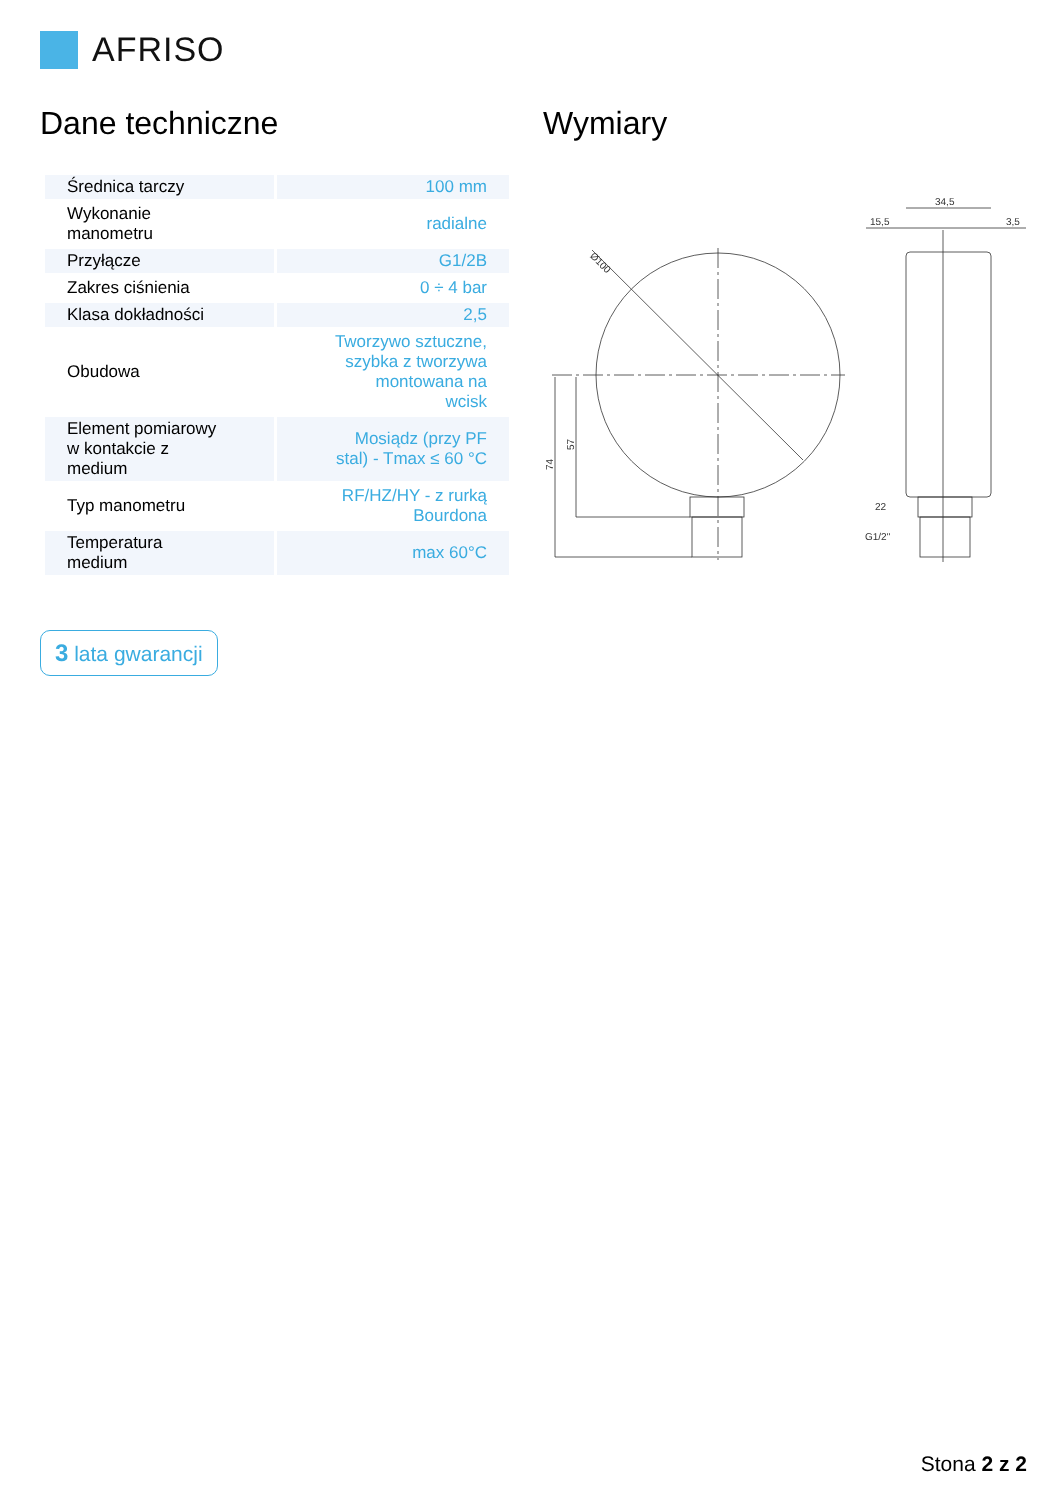AFRISO
Dane techniczne Wymiary
| Średnica tarczy | 100 mm |
| Wykonanie manometru | radialne |
| Przyłącze | G1/2B |
| Zakres ciśnienia | 0 ÷ 4 bar |
| Klasa dokładności | 2,5 |
| Obudowa | Tworzywo sztuczne, szybka z tworzywa montowana na wcisk |
| Element pomiarowy w kontakcie z medium | Mosiądz (przy PF stal) - Tmax ≤ 60 °C |
| Typ manometru | RF/HZ/HY - z rurką Bourdona |
| Temperatura medium | max 60°C |
3 lata gwarancji
34,5
15,5
3,5
22
G1/2"
Ø100
74
57
Stona 2 z 2